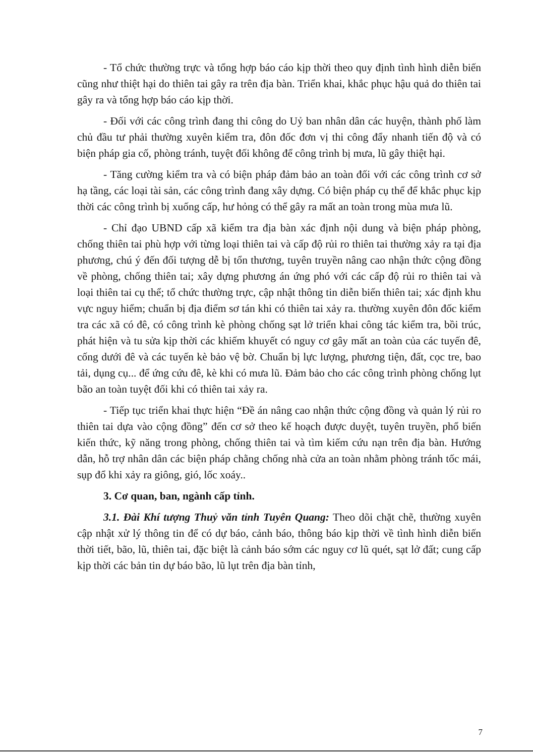- Tổ chức thường trực và tổng hợp báo cáo kịp thời theo quy định tình hình diễn biến cũng như thiệt hại do thiên tai gây ra trên địa bàn. Triển khai, khắc phục hậu quả do thiên tai gây ra và tổng hợp báo cáo kịp thời.
- Đối với các công trình đang thi công do Uỷ ban nhân dân các huyện, thành phố làm chủ đầu tư phải thường xuyên kiểm tra, đôn đốc đơn vị thi công đẩy nhanh tiến độ và có biện pháp gia cố, phòng tránh, tuyệt đối không để công trình bị mưa, lũ gây thiệt hại.
- Tăng cường kiểm tra và có biện pháp đảm bảo an toàn đối với các công trình cơ sở hạ tầng, các loại tài sản, các công trình đang xây dựng. Có biện pháp cụ thể để khắc phục kịp thời các công trình bị xuống cấp, hư hỏng có thể gây ra mất an toàn trong mùa mưa lũ.
- Chỉ đạo UBND cấp xã kiểm tra địa bàn xác định nội dung và biện pháp phòng, chống thiên tai phù hợp với từng loại thiên tai và cấp độ rủi ro thiên tai thường xảy ra tại địa phương, chú ý đến đối tượng dễ bị tổn thương, tuyên truyền nâng cao nhận thức cộng đồng về phòng, chống thiên tai; xây dựng phương án ứng phó với các cấp độ rủi ro thiên tai và loại thiên tai cụ thể; tổ chức thường trực, cập nhật thông tin diễn biến thiên tai; xác định khu vực nguy hiểm; chuẩn bị địa điểm sơ tán khi có thiên tai xảy ra. thường xuyên đôn đốc kiểm tra các xã có đê, có công trình kè phòng chống sạt lở triển khai công tác kiểm tra, bồi trúc, phát hiện và tu sửa kịp thời các khiếm khuyết có nguy cơ gây mất an toàn của các tuyến đê, cống dưới đê và các tuyến kè bảo vệ bờ. Chuẩn bị lực lượng, phương tiện, đất, cọc tre, bao tải, dụng cụ... để ứng cứu đê, kè khi có mưa lũ. Đảm bảo cho các công trình phòng chống lụt bão an toàn tuyệt đối khi có thiên tai xảy ra.
- Tiếp tục triển khai thực hiện “Đề án nâng cao nhận thức cộng đồng và quản lý rủi ro thiên tai dựa vào cộng đồng” đến cơ sở theo kế hoạch được duyệt, tuyên truyền, phổ biến kiến thức, kỹ năng trong phòng, chống thiên tai và tìm kiếm cứu nạn trên địa bàn. Hướng dẫn, hỗ trợ nhân dân các biện pháp chằng chống nhà cửa an toàn nhằm phòng tránh tốc mái, sụp đổ khi xảy ra giông, gió, lốc xoáy..
3. Cơ quan, ban, ngành cấp tỉnh.
3.1. Đài Khí tượng Thuỷ văn tỉnh Tuyên Quang: Theo dõi chặt chẽ, thường xuyên cập nhật xử lý thông tin để có dự báo, cảnh báo, thông báo kịp thời về tình hình diễn biến thời tiết, bão, lũ, thiên tai, đặc biệt là cảnh báo sớm các nguy cơ lũ quét, sạt lở đất; cung cấp kịp thời các bản tin dự báo bão, lũ lụt trên địa bàn tỉnh,
7